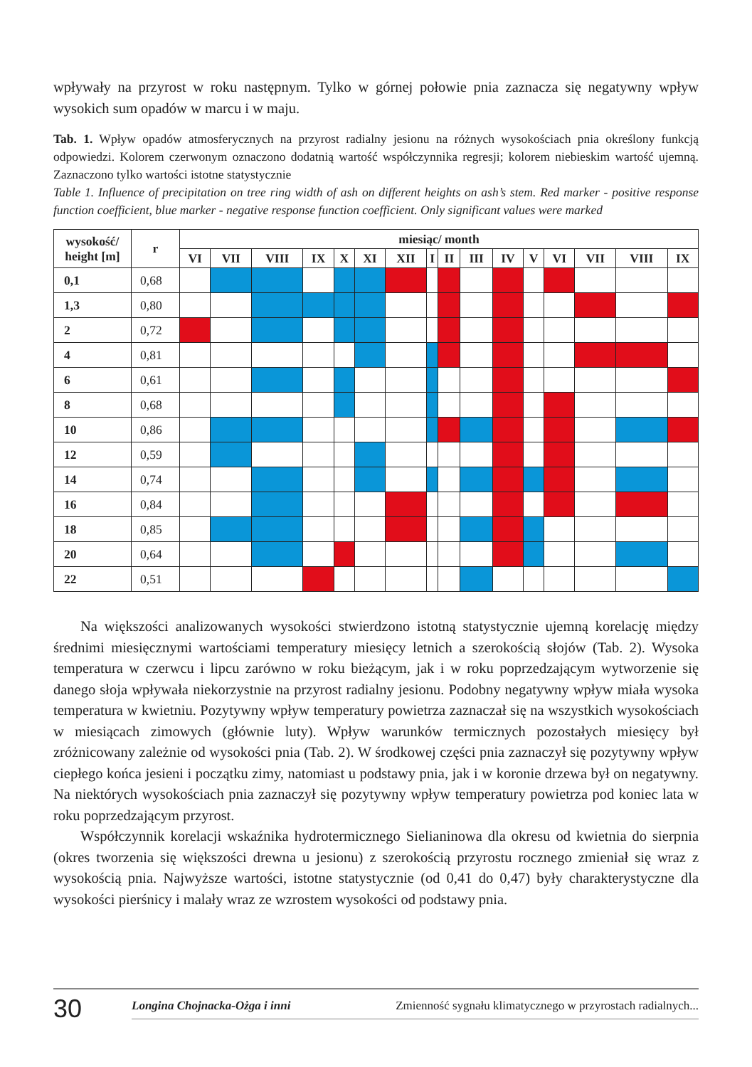wpływały na przyrost w roku następnym. Tylko w górnej połowie pnia zaznacza się negatywny wpływ wysokich sum opadów w marcu i w maju.
Tab. 1. Wpływ opadów atmosferycznych na przyrost radialny jesionu na różnych wysokościach pnia określony funkcją odpowiedzi. Kolorem czerwonym oznaczono dodatnią wartość współczynnika regresji; kolorem niebieskim wartość ujemną. Zaznaczono tylko wartości istotne statystycznie
Table 1. Influence of precipitation on tree ring width of ash on different heights on ash’s stem. Red marker - positive response function coefficient, blue marker - negative response function coefficient. Only significant values were marked
| wysokość/ height [m] | r | miesiąc/ month | | | | | | | | | | | | | | | |
| --- | --- | --- | --- | --- | --- | --- | --- | --- | --- | --- | --- | --- | --- | --- | --- | --- | --- |
| | | VI | VII | VIII | IX | X | XI | XII | I | II | III | IV | V | VI | VII | VIII | IX |
| 0,1 | 0,68 | | | | | | | | | | | | | | | | |
| 1,3 | 0,80 | | | | | | | | | | | | | | | | |
| 2 | 0,72 | | | | | | | | | | | | | | | | |
| 4 | 0,81 | | | | | | | | | | | | | | | | |
| 6 | 0,61 | | | | | | | | | | | | | | | | |
| 8 | 0,68 | | | | | | | | | | | | | | | | |
| 10 | 0,86 | | | | | | | | | | | | | | | | |
| 12 | 0,59 | | | | | | | | | | | | | | | | |
| 14 | 0,74 | | | | | | | | | | | | | | | | |
| 16 | 0,84 | | | | | | | | | | | | | | | | |
| 18 | 0,85 | | | | | | | | | | | | | | | | |
| 20 | 0,64 | | | | | | | | | | | | | | | | |
| 22 | 0,51 | | | | | | | | | | | | | | | | |
Na większości analizowanych wysokości stwierdzono istotną statystycznie ujemną korelację między średnimi miesięcznymi wartościami temperatury miesięcy letnich a szerokością słojów (Tab. 2). Wysoka temperatura w czerwcu i lipcu zarówno w roku bieżącym, jak i w roku poprzedzającym wytworzenie się danego słoja wpływała niekorzystnie na przyrost radialny jesionu. Podobny negatywny wpływ miała wysoka temperatura w kwietniu. Pozytywny wpływ temperatury powietrza zaznaczał się na wszystkich wysokościach w miesiącach zimowych (głównie luty). Wpływ warunków termicznych pozostałych miesięcy był zróżnicowany zależnie od wysokości pnia (Tab. 2). W środkowej części pnia zaznaczył się pozytywny wpływ ciepłego końca jesieni i początku zimy, natomiast u podstawy pnia, jak i w koronie drzewa był on negatywny. Na niektórych wysokościach pnia zaznaczył się pozytywny wpływ temperatury powietrza pod koniec lata w roku poprzedzającym przyrost.
Współczynnik korelacji wskaźnika hydrotermicznego Sielianinowa dla okresu od kwietnia do sierpnia (okres tworzenia się większości drewna u jesionu) z szerokością przyrostu rocznego zmieniał się wraz z wysokością pnia. Najwyższe wartości, istotne statystycznie (od 0,41 do 0,47) były charakterystyczne dla wysokości pierśnicy i malały wraz ze wzrostem wysokości od podstawy pnia.
30
Longina Chojnacka-Ożga i inni Zmienność sygnału klimatycznego w przyrostach radialnych...